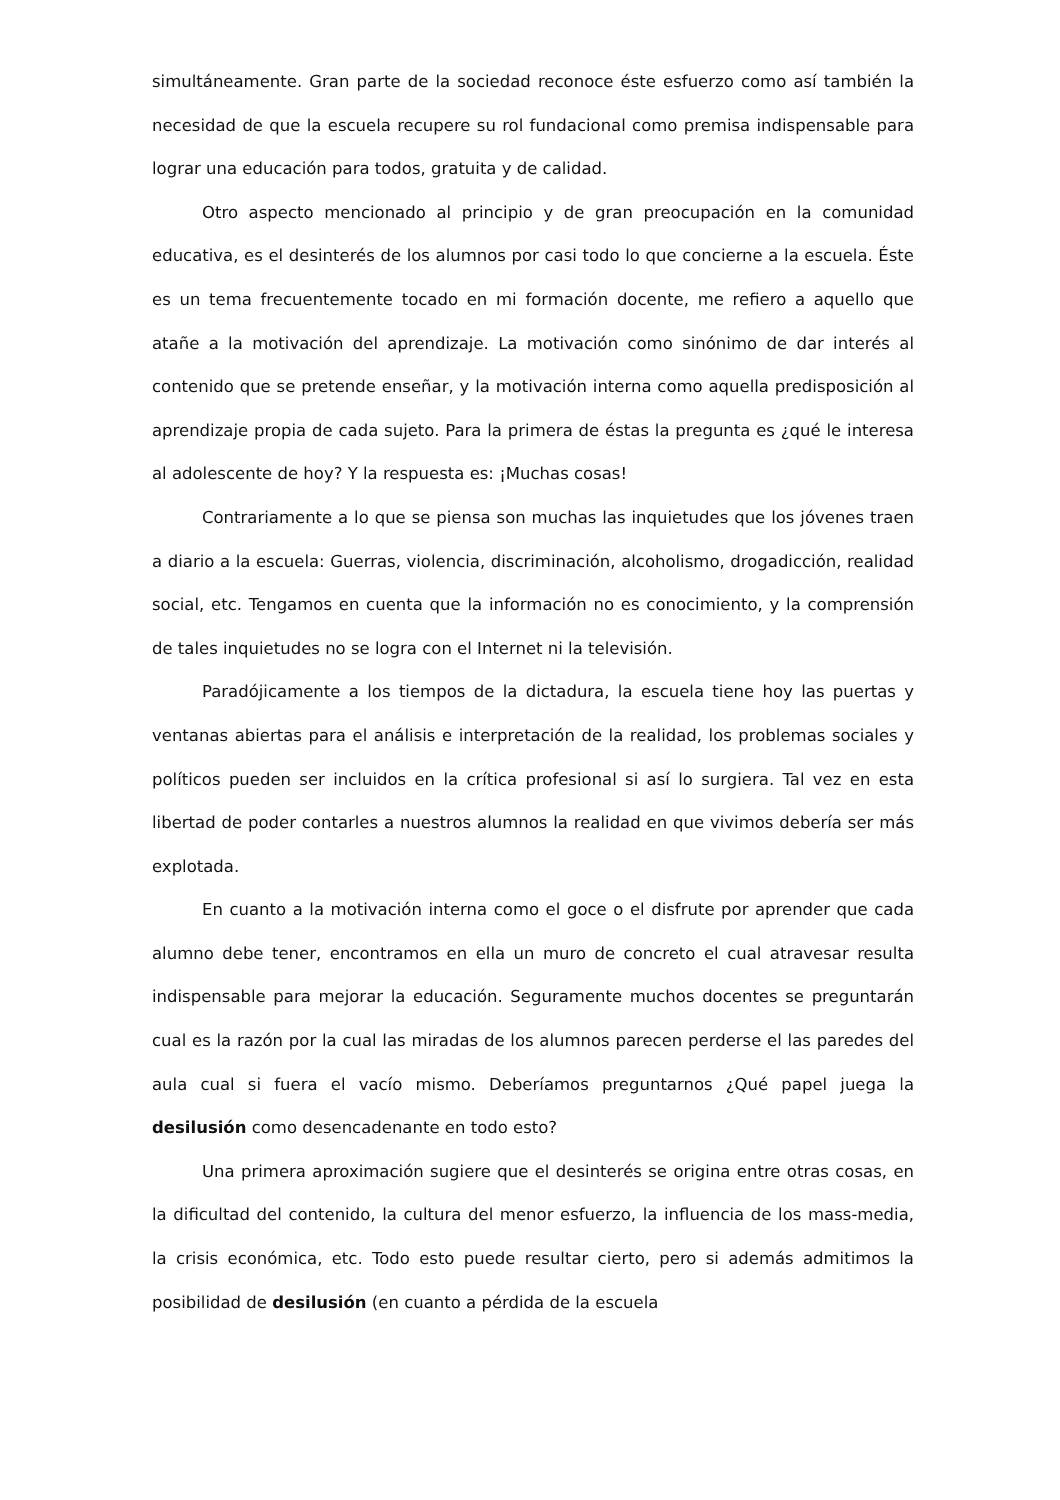simultáneamente. Gran parte de la sociedad reconoce éste esfuerzo como así también la necesidad de que la escuela recupere su rol fundacional como premisa indispensable para lograr una educación para todos, gratuita y de calidad.
Otro aspecto mencionado al principio y de gran preocupación en la comunidad educativa, es el desinterés de los alumnos por casi todo lo que concierne a la escuela. Éste es un tema frecuentemente tocado en mi formación docente, me refiero a aquello que atañe a la motivación del aprendizaje. La motivación como sinónimo de dar interés al contenido que se pretende enseñar, y la motivación interna como aquella predisposición al aprendizaje propia de cada sujeto. Para la primera de éstas la pregunta es ¿qué le interesa al adolescente de hoy? Y la respuesta es: ¡Muchas cosas!
Contrariamente a lo que se piensa son muchas las inquietudes que los jóvenes traen a diario a la escuela: Guerras, violencia, discriminación, alcoholismo, drogadicción, realidad social, etc. Tengamos en cuenta que la información no es conocimiento, y la comprensión de tales inquietudes no se logra con el Internet ni la televisión.
Paradójicamente a los tiempos de la dictadura, la escuela tiene hoy las puertas y ventanas abiertas para el análisis e interpretación de la realidad, los problemas sociales y políticos pueden ser incluidos en la crítica profesional si así lo surgiera. Tal vez en esta libertad de poder contarles a nuestros alumnos la realidad en que vivimos debería ser más explotada.
En cuanto a la motivación interna como el goce o el disfrute por aprender que cada alumno debe tener, encontramos en ella un muro de concreto el cual atravesar resulta indispensable para mejorar la educación. Seguramente muchos docentes se preguntarán cual es la razón por la cual las miradas de los alumnos parecen perderse el las paredes del aula cual si fuera el vacío mismo. Deberíamos preguntarnos ¿Qué papel juega la desilusión como desencadenante en todo esto?
Una primera aproximación sugiere que el desinterés se origina entre otras cosas, en la dificultad del contenido, la cultura del menor esfuerzo, la influencia de los mass-media, la crisis económica, etc. Todo esto puede resultar cierto, pero si además admitimos la posibilidad de desilusión (en cuanto a pérdida de la escuela